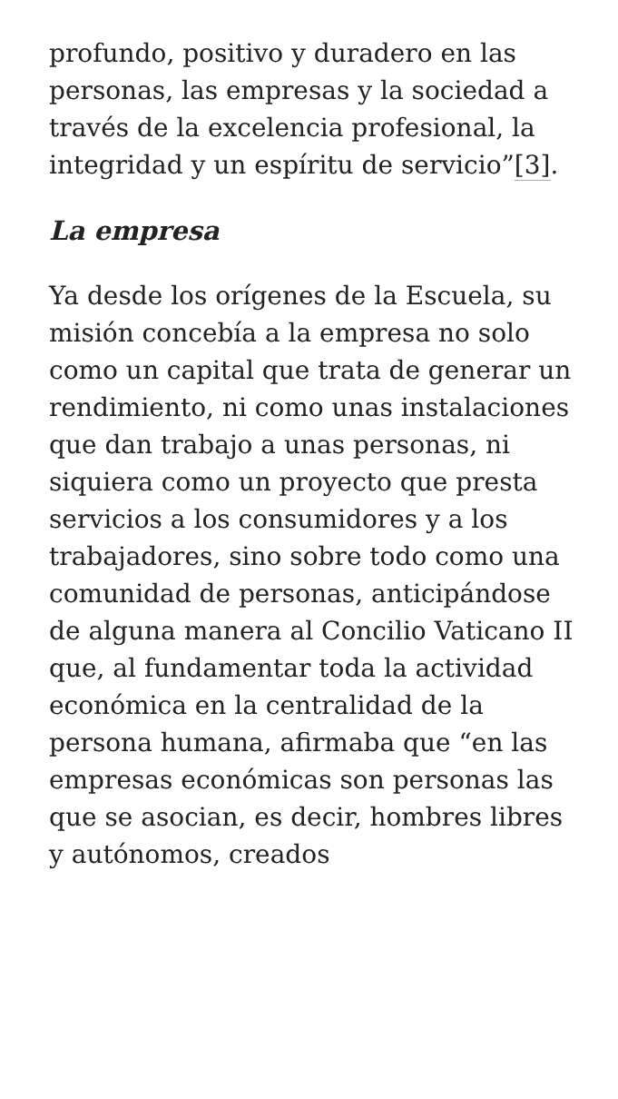profundo, positivo y duradero en las personas, las empresas y la sociedad a través de la excelencia profesional, la integridad y un espíritu de servicio”[3].
La empresa
Ya desde los orígenes de la Escuela, su misión concebía a la empresa no solo como un capital que trata de generar un rendimiento, ni como unas instalaciones que dan trabajo a unas personas, ni siquiera como un proyecto que presta servicios a los consumidores y a los trabajadores, sino sobre todo como una comunidad de personas, anticipándose de alguna manera al Concilio Vaticano II que, al fundamentar toda la actividad económica en la centralidad de la persona humana, afirmaba que “en las empresas económicas son personas las que se asocian, es decir, hombres libres y autónomos, creados